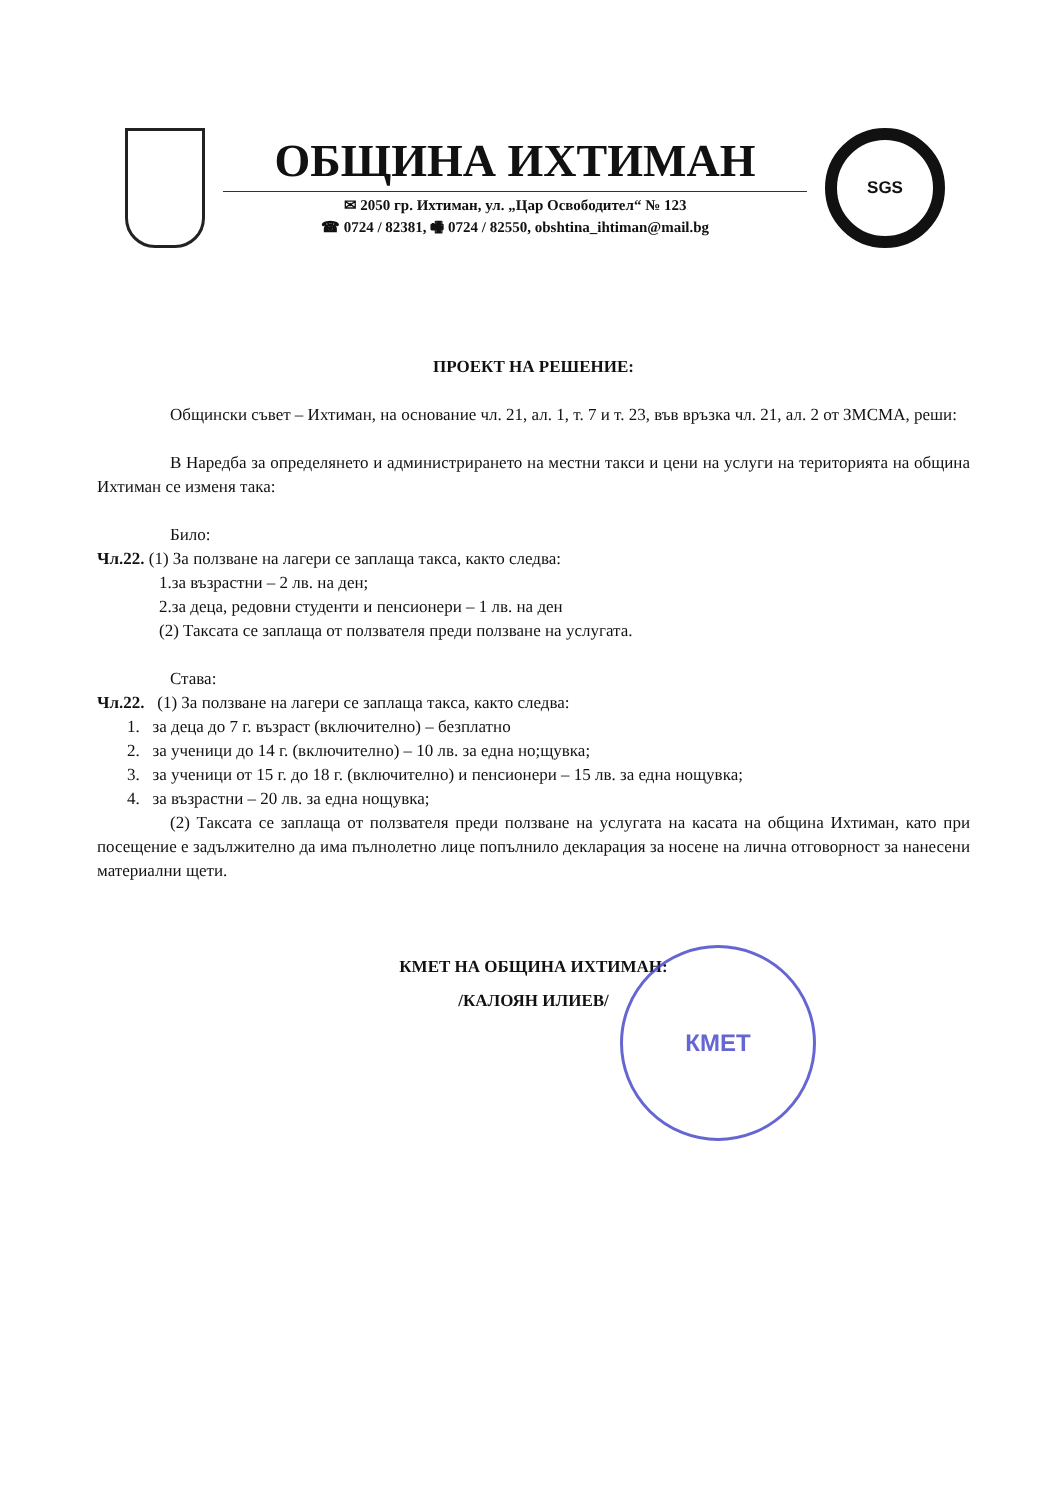ОБЩИНА ИХТИМАН
✉ 2050 гр. Ихтиман, ул. „Цар Освободител“ № 123
☎ 0724 / 82381, 🖷 0724 / 82550, obshtina_ihtiman@mail.bg
SGS
ПРОЕКТ НА РЕШЕНИЕ:
Общински съвет – Ихтиман, на основание чл. 21, ал. 1, т. 7 и т. 23, във връзка чл. 21, ал. 2 от ЗМСМА, реши:
В Наредба за определянето и администрирането на местни такси и цени на услуги на територията на община Ихтиман се изменя така:
Било:
Чл.22. (1) За ползване на лагери се заплаща такса, както следва:
1.за възрастни – 2 лв. на ден;
2.за деца, редовни студенти и пенсионери – 1 лв. на ден
(2) Таксата се заплаща от ползвателя преди ползване на услугата.
Става:
Чл.22. (1) За ползване на лагери се заплаща такса, както следва:
1. за деца до 7 г. възраст (включително) – безплатно
2. за ученици до 14 г. (включително) – 10 лв. за една но;щувка;
3. за ученици от 15 г. до 18 г. (включително) и пенсионери – 15 лв. за една нощувка;
4. за възрастни – 20 лв. за една нощувка;
(2) Таксата се заплаща от ползвателя преди ползване на услугата на касата на община Ихтиман, като при посещение е задължително да има пълнолетно лице попълнило декларация за носене на лична отговорност за нанесени материални щети.
КМЕТ НА ОБЩИНА ИХТИМАН:
/КАЛОЯН ИЛИЕВ/
КМЕТ